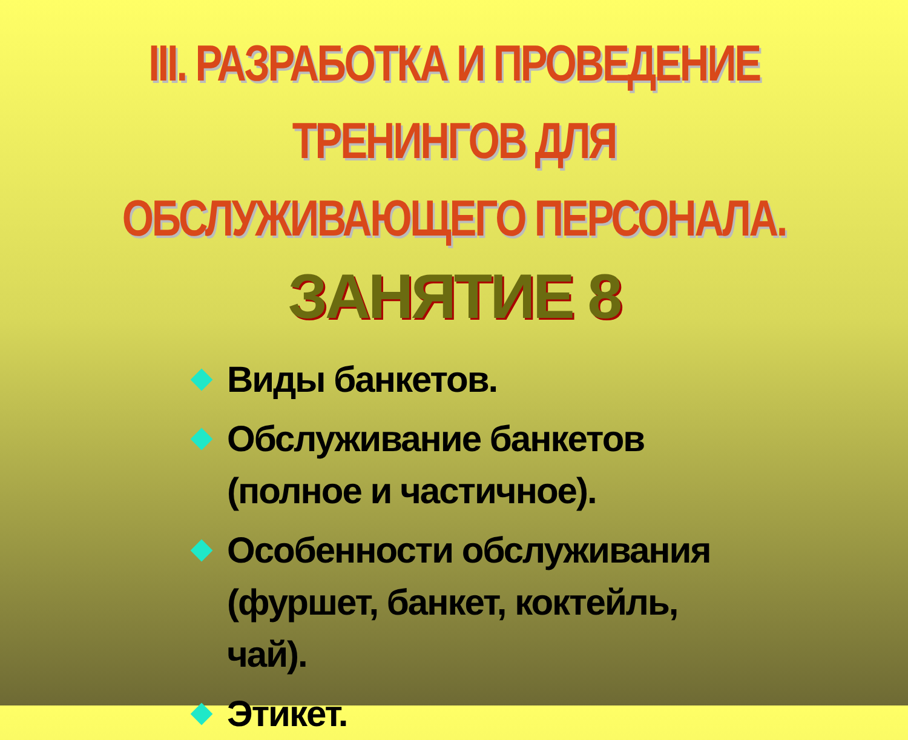III. РАЗРАБОТКА И ПРОВЕДЕНИЕ ТРЕНИНГОВ ДЛЯ ОБСЛУЖИВАЮЩЕГО ПЕРСОНАЛА.
ЗАНЯТИЕ 8
Виды банкетов.
Обслуживание банкетов (полное и частичное).
Особенности обслуживания (фуршет, банкет, коктейль, чай).
Этикет.